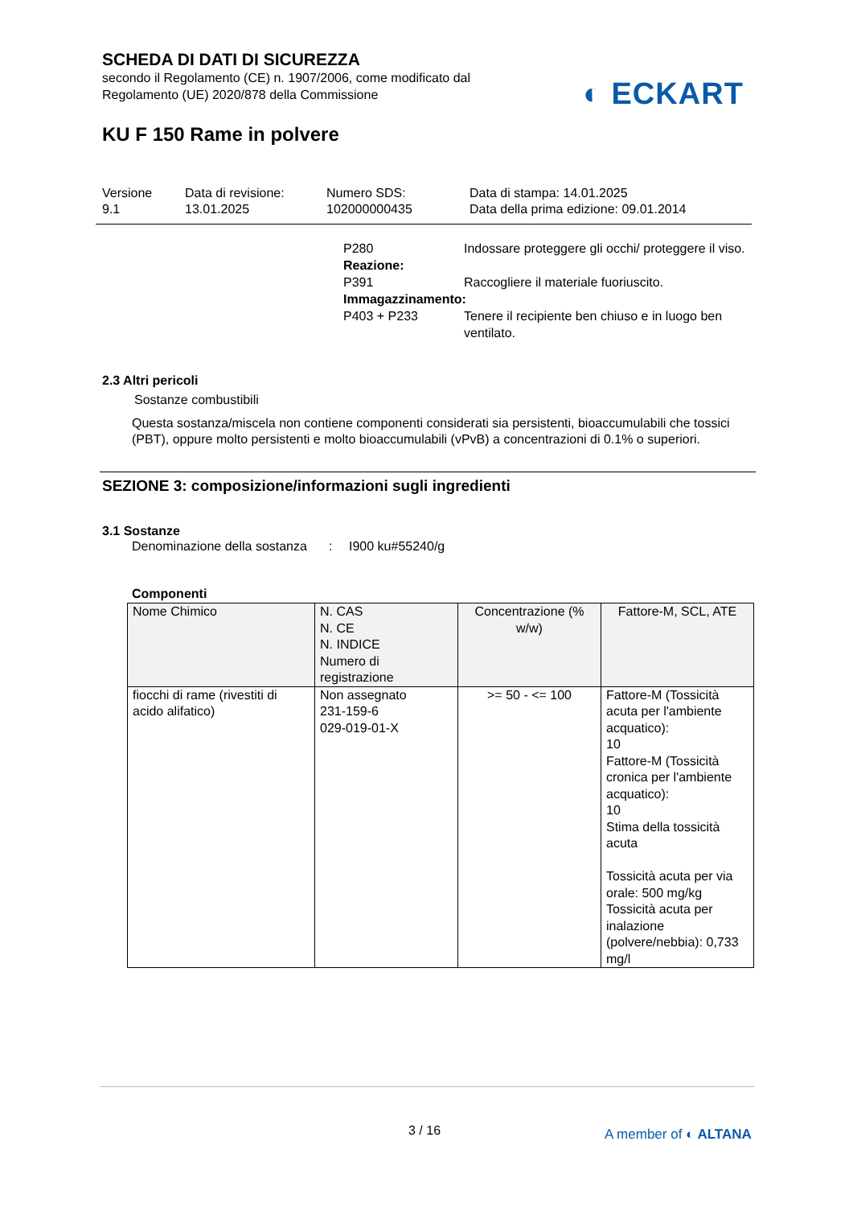SCHEDA DI DATI DI SICUREZZA
secondo il Regolamento (CE) n. 1907/2006, come modificato dal
Regolamento (UE) 2020/878 della Commissione
◐ ECKART
KU F 150 Rame in polvere
Versione
9.1
Data di revisione:
13.01.2025
Numero SDS:
102000000435
Data di stampa: 14.01.2025
Data della prima edizione: 09.01.2014
P280 Indossare proteggere gli occhi/ proteggere il viso. Reazione: P391 Raccogliere il materiale fuoriuscito. Immagazzinamento: P403 + P233 Tenere il recipiente ben chiuso e in luogo ben ventilato.
2.3 Altri pericoli
Sostanze combustibili
Questa sostanza/miscela non contiene componenti considerati sia persistenti, bioaccumulabili che tossici (PBT), oppure molto persistenti e molto bioaccumulabili (vPvB) a concentrazioni di 0.1% o superiori.
SEZIONE 3: composizione/informazioni sugli ingredienti
3.1 Sostanze
Denominazione della sostanza
: I900 ku#55240/g
Componenti
| Nome Chimico | N. CAS N. CE N. INDICE Numero di registrazione | Concentrazione (% w/w) | Fattore-M, SCL, ATE |
| --- | --- | --- | --- |
| fiocchi di rame (rivestiti di acido alifatico) | Non assegnato 231-159-6 029-019-01-X | >= 50 - <= 100 | Fattore-M (Tossicità acuta per l'ambiente acquatico): 10 Fattore-M (Tossicità cronica per l'ambiente acquatico): 10 Stima della tossicità acuta Tossicità acuta per via orale: 500 mg/kg Tossicità acuta per inalazione (polvere/nebbia): 0,733 mg/l |
3 / 16 A member of ◐ ALTANA